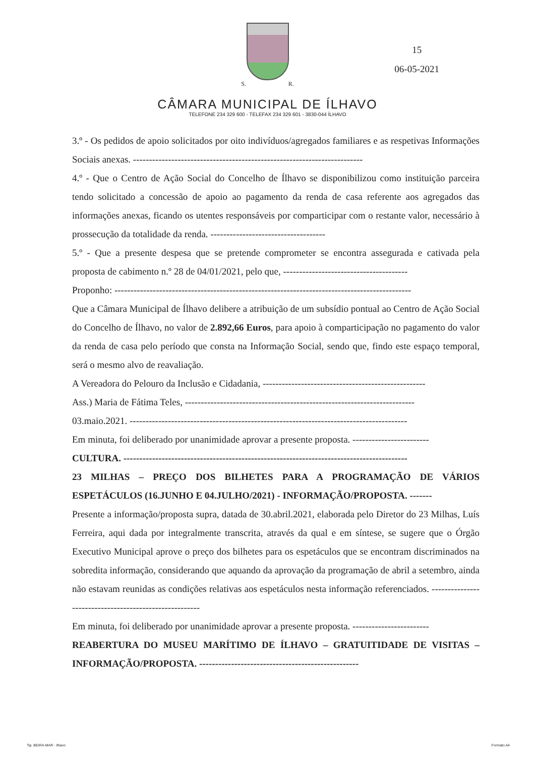S. R.
CÂMARA MUNICIPAL DE ÍLHAVO
TELEFONE 234 329 600 - TELEFAX 234 329 601 - 3830-044 ÍLHAVO
15
06-05-2021
3.º - Os pedidos de apoio solicitados por oito indivíduos/agregados familiares e as respetivas Informações Sociais anexas. ------------------------------------------------------------------------
4.º - Que o Centro de Ação Social do Concelho de Ílhavo se disponibilizou como instituição parceira tendo solicitado a concessão de apoio ao pagamento da renda de casa referente aos agregados das informações anexas, ficando os utentes responsáveis por comparticipar com o restante valor, necessário à prossecução da totalidade da renda. ------------------------------------
5.º - Que a presente despesa que se pretende comprometer se encontra assegurada e cativada pela proposta de cabimento n.º 28 de 04/01/2021, pelo que, ---------------------------------------
Proponho: ---------------------------------------------------------------------------------------------
Que a Câmara Municipal de Ílhavo delibere a atribuição de um subsídio pontual ao Centro de Ação Social do Concelho de Ílhavo, no valor de 2.892,66 Euros, para apoio à comparticipação no pagamento do valor da renda de casa pelo período que consta na Informação Social, sendo que, findo este espaço temporal, será o mesmo alvo de reavaliação.
A Vereadora do Pelouro da Inclusão e Cidadania, ---------------------------------------------------
Ass.) Maria de Fátima Teles, ------------------------------------------------------------------------
03.maio.2021. ---------------------------------------------------------------------------------------
Em minuta, foi deliberado por unanimidade aprovar a presente proposta. ------------------------
CULTURA. -----------------------------------------------------------------------------------------
23 MILHAS – PREÇO DOS BILHETES PARA A PROGRAMAÇÃO DE VÁRIOS ESPETÁCULOS (16.JUNHO E 04.JULHO/2021) - INFORMAÇÃO/PROPOSTA. -------
Presente a informação/proposta supra, datada de 30.abril.2021, elaborada pelo Diretor do 23 Milhas, Luís Ferreira, aqui dada por integralmente transcrita, através da qual e em síntese, se sugere que o Órgão Executivo Municipal aprove o preço dos bilhetes para os espetáculos que se encontram discriminados na sobredita informação, considerando que aquando da aprovação da programação de abril a setembro, ainda não estavam reunidas as condições relativas aos espetáculos nesta informação referenciados. -------------------------------------------------------
Em minuta, foi deliberado por unanimidade aprovar a presente proposta. ------------------------
REABERTURA DO MUSEU MARÍTIMO DE ÍLHAVO – GRATUITIDADE DE VISITAS – INFORMAÇÃO/PROPOSTA. --------------------------------------------------
Tip. BEIRA-MAR - Ilhavo Formato A4